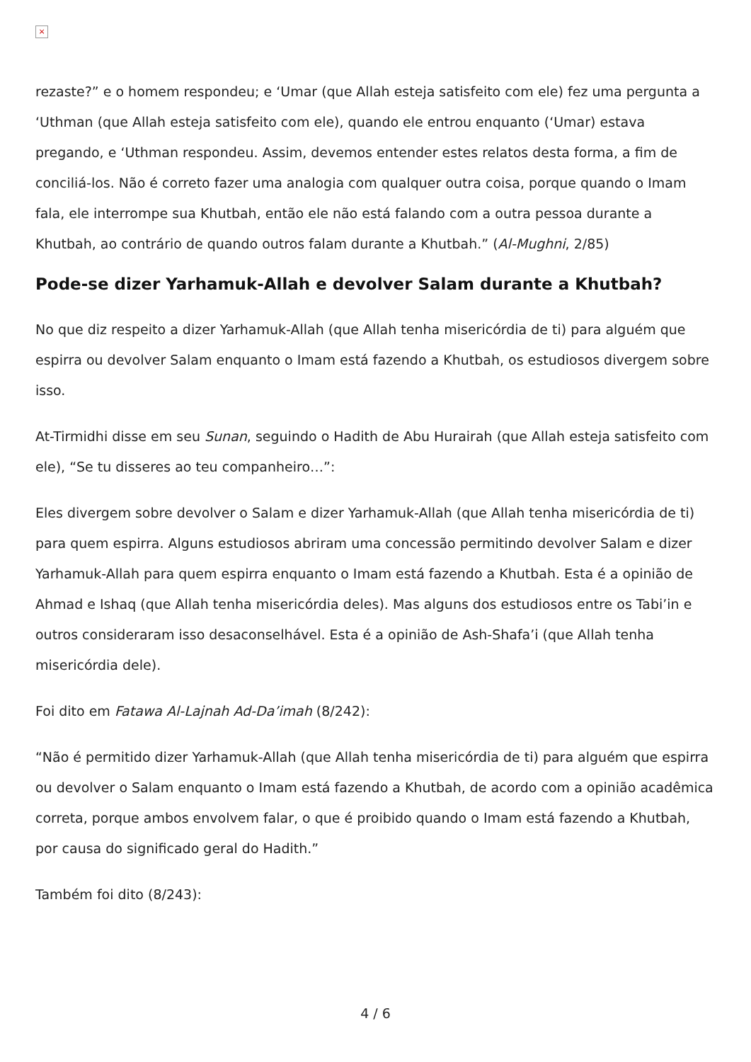×
rezaste?” e o homem respondeu; e ‘Umar (que Allah esteja satisfeito com ele) fez uma pergunta a ‘Uthman (que Allah esteja satisfeito com ele), quando ele entrou enquanto (‘Umar) estava pregando, e ‘Uthman respondeu. Assim, devemos entender estes relatos desta forma, a fim de conciliá-los. Não é correto fazer uma analogia com qualquer outra coisa, porque quando o Imam fala, ele interrompe sua Khutbah, então ele não está falando com a outra pessoa durante a Khutbah, ao contrário de quando outros falam durante a Khutbah.” (Al-Mughni, 2/85)
Pode-se dizer Yarhamuk-Allah e devolver Salam durante a Khutbah?
No que diz respeito a dizer Yarhamuk-Allah (que Allah tenha misericórdia de ti) para alguém que espirra ou devolver Salam enquanto o Imam está fazendo a Khutbah, os estudiosos divergem sobre isso.
At-Tirmidhi disse em seu Sunan, seguindo o Hadith de Abu Hurairah (que Allah esteja satisfeito com ele), “Se tu disseres ao teu companheiro…”:
Eles divergem sobre devolver o Salam e dizer Yarhamuk-Allah (que Allah tenha misericórdia de ti) para quem espirra. Alguns estudiosos abriram uma concessão permitindo devolver Salam e dizer Yarhamuk-Allah para quem espirra enquanto o Imam está fazendo a Khutbah. Esta é a opinião de Ahmad e Ishaq (que Allah tenha misericórdia deles). Mas alguns dos estudiosos entre os Tabi’in e outros consideraram isso desaconselhável. Esta é a opinião de Ash-Shafa’i (que Allah tenha misericórdia dele).
Foi dito em Fatawa Al-Lajnah Ad-Da’imah (8/242):
“Não é permitido dizer Yarhamuk-Allah (que Allah tenha misericórdia de ti) para alguém que espirra ou devolver o Salam enquanto o Imam está fazendo a Khutbah, de acordo com a opinião acadêmica correta, porque ambos envolvem falar, o que é proibido quando o Imam está fazendo a Khutbah, por causa do significado geral do Hadith.”
Também foi dito (8/243):
4 / 6